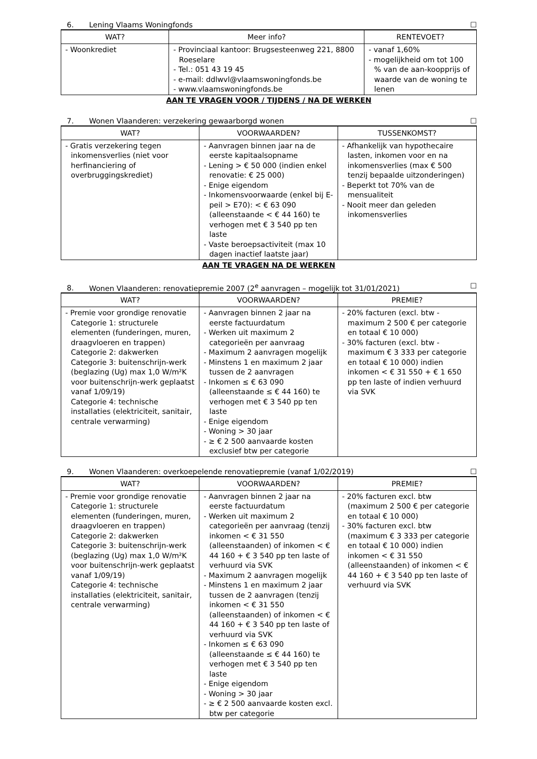6. Lening Vlaams Woningfonds ☐
| WAT? | Meer info? | RENTEVOET? |
| --- | --- | --- |
| - Woonkrediet | - Provinciaal kantoor: Brugsesteenweg 221, 8800 Roeselare - Tel.: 051 43 19 45 - e-mail: ddlwvl@vlaamswoningfonds.be - www.vlaamswoningfonds.be | - vanaf 1,60% - mogelijkheid om tot 100 % van de aan-koopprijs of waarde van de woning te lenen |
AAN TE VRAGEN VOOR / TIJDENS / NA DE WERKEN
7. Wonen Vlaanderen: verzekering gewaarborgd wonen ☐
| WAT? | VOORWAARDEN? | TUSSENKOMST? |
| --- | --- | --- |
| - Gratis verzekering tegen inkomensverlies (niet voor herfinanciering of overbruggingskrediet) | - Aanvragen binnen jaar na de eerste kapitaalsopname - Lening > € 50 000 (indien enkel renovatie: € 25 000) - Enige eigendom - Inkomensvoorwaarde (enkel bij E-peil > E70): < € 63 090 (alleenstaande < € 44 160) te verhogen met € 3 540 pp ten laste - Vaste beroepsactiviteit (max 10 dagen inactief laatste jaar) | - Afhankelijk van hypothecaire lasten, inkomen voor en na inkomensverlies (max € 500 tenzij bepaalde uitzonderingen) - Beperkt tot 70% van de mensualiteit - Nooit meer dan geleden inkomensverlies |
AAN TE VRAGEN NA DE WERKEN
8. Wonen Vlaanderen: renovatiepremie 2007 (2<sup>e</sup> aanvragen – mogelijk tot 31/01/2021) ☐
| WAT? | VOORWAARDEN? | PREMIE? |
| --- | --- | --- |
| - Premie voor grondige renovatie Categorie 1: structurele elementen (funderingen, muren, draagvloeren en trappen) Categorie 2: dakwerken Categorie 3: buitenschrijn-werk (beglazing (Ug) max 1,0 W/m²K voor buitenschrijn-werk geplaatst vanaf 1/09/19) Categorie 4: technische installaties (elektriciteit, sanitair, centrale verwarming) | - Aanvragen binnen 2 jaar na eerste factuurdatum - Werken uit maximum 2 categorieën per aanvraag - Maximum 2 aanvragen mogelijk - Minstens 1 en maximum 2 jaar tussen de 2 aanvragen - Inkomen ≤ € 63 090 (alleenstaande ≤ € 44 160) te verhogen met € 3 540 pp ten laste - Enige eigendom - Woning > 30 jaar - ≥ € 2 500 aanvaarde kosten exclusief btw per categorie | - 20% facturen (excl. btw - maximum 2 500 € per categorie en totaal € 10 000) - 30% facturen (excl. btw - maximum € 3 333 per categorie en totaal € 10 000) indien inkomen < € 31 550 + € 1 650 pp ten laste of indien verhuurd via SVK |
9. Wonen Vlaanderen: overkoepelende renovatiepremie (vanaf 1/02/2019) ☐
| WAT? | VOORWAARDEN? | PREMIE? |
| --- | --- | --- |
| - Premie voor grondige renovatie Categorie 1: structurele elementen (funderingen, muren, draagvloeren en trappen) Categorie 2: dakwerken Categorie 3: buitenschrijn-werk (beglazing (Ug) max 1,0 W/m²K voor buitenschrijn-werk geplaatst vanaf 1/09/19) Categorie 4: technische installaties (elektriciteit, sanitair, centrale verwarming) | - Aanvragen binnen 2 jaar na eerste factuurdatum - Werken uit maximum 2 categorieën per aanvraag (tenzij inkomen < € 31 550 (alleenstaanden) of inkomen < € 44 160 + € 3 540 pp ten laste of verhuurd via SVK - Maximum 2 aanvragen mogelijk - Minstens 1 en maximum 2 jaar tussen de 2 aanvragen (tenzij inkomen < € 31 550 (alleenstaanden) of inkomen < € 44 160 + € 3 540 pp ten laste of verhuurd via SVK - Inkomen ≤ € 63 090 (alleenstaande ≤ € 44 160) te verhogen met € 3 540 pp ten laste - Enige eigendom - Woning > 30 jaar - ≥ € 2 500 aanvaarde kosten excl. btw per categorie | - 20% facturen excl. btw (maximum 2 500 € per categorie en totaal € 10 000) - 30% facturen excl. btw (maximum € 3 333 per categorie en totaal € 10 000) indien inkomen < € 31 550 (alleenstaanden) of inkomen < € 44 160 + € 3 540 pp ten laste of verhuurd via SVK |